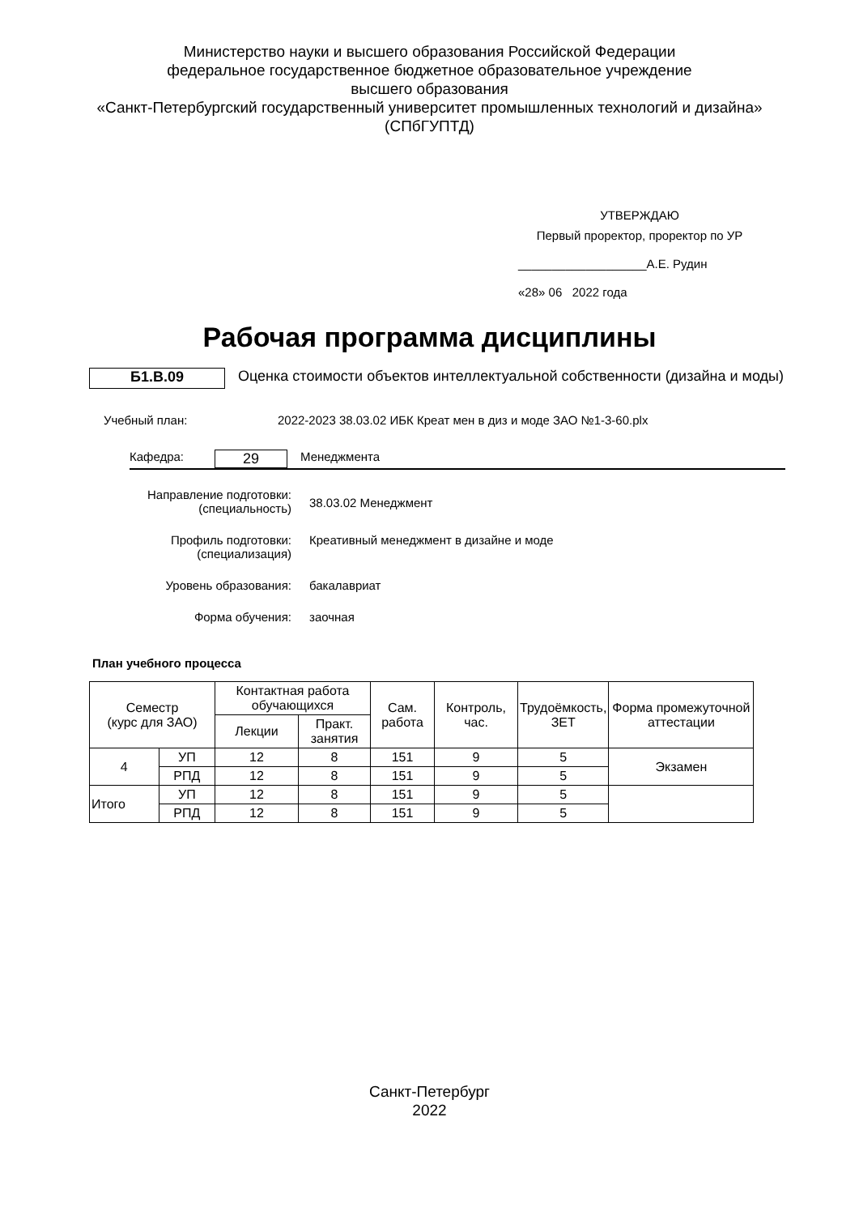Министерство науки и высшего образования Российской Федерации
федеральное государственное бюджетное образовательное учреждение
высшего образования
«Санкт-Петербургский государственный университет промышленных технологий и дизайна»
(СПбГУПТД)
УТВЕРЖДАЮ
Первый проректор, проректор по УР
___________________А.Е. Рудин
«28» 06 2022 года
Рабочая программа дисциплины
Б1.В.09
Оценка стоимости объектов интеллектуальной собственности (дизайна и моды)
Учебный план: 2022-2023 38.03.02 ИБК Креат мен в диз и моде ЗАО №1-3-60.plx
Кафедра:
29
Менеджмента
Направление подготовки:
(специальность)
38.03.02 Менеджмент
Профиль подготовки:
(специализация)
Креативный менеджмент в дизайне и моде
Уровень образования: бакалавриат
Форма обучения: заочная
План учебного процесса
| Семестр (курс для ЗАО) | | Контактная работа обучающихся | | Сам. работа | Контроль, час. | Трудоёмкость, ЗЕТ | Форма промежуточной аттестации |
| --- | --- | --- | --- | --- | --- | --- | --- |
| | | Лекции | Практ. занятия | | | | |
| 4 | УП | 12 | 8 | 151 | 9 | 5 | Экзамен |
| | РПД | 12 | 8 | 151 | 9 | 5 | |
| Итого | УП | 12 | 8 | 151 | 9 | 5 | |
| | РПД | 12 | 8 | 151 | 9 | 5 | |
Санкт-Петербург
2022